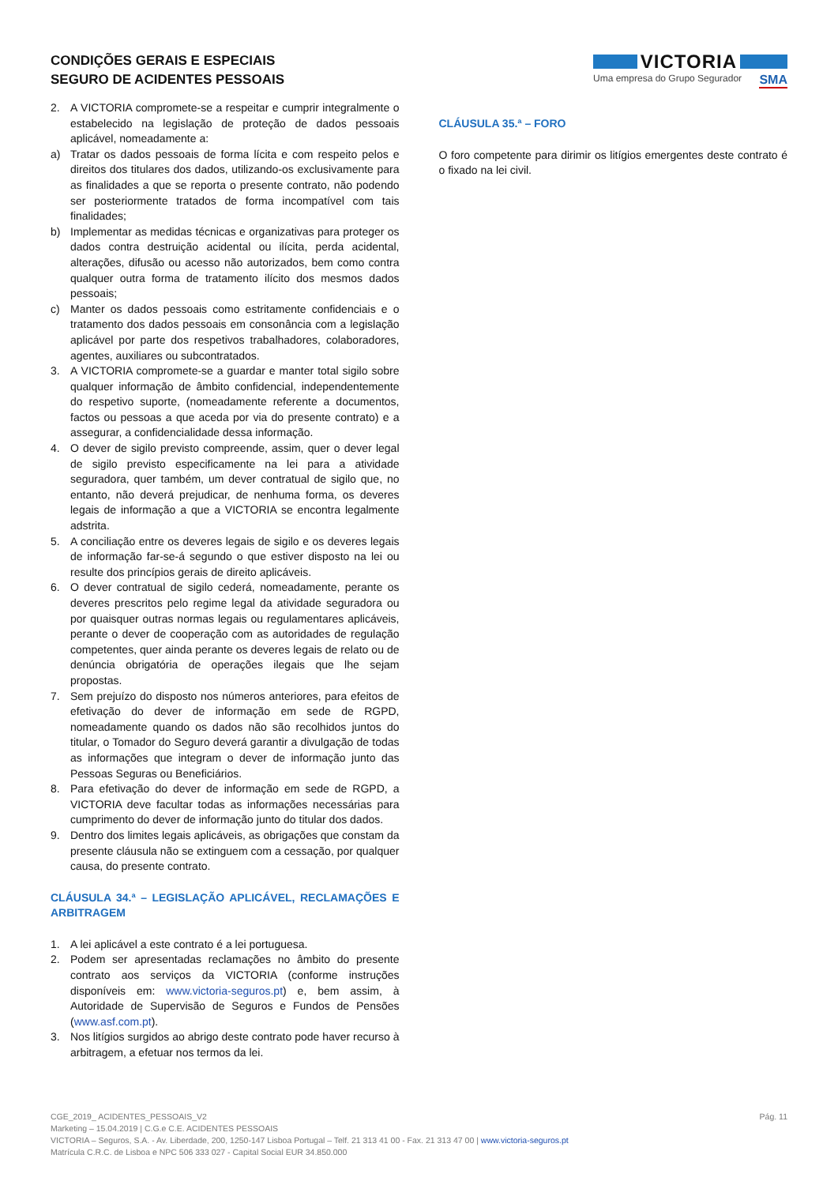CONDIÇÕES GERAIS E ESPECIAIS
SEGURO DE ACIDENTES PESSOAIS
VICTORIA
Uma empresa do Grupo Segurador SMA
2. A VICTORIA compromete-se a respeitar e cumprir integralmente o estabelecido na legislação de proteção de dados pessoais aplicável, nomeadamente a:
a) Tratar os dados pessoais de forma lícita e com respeito pelos e direitos dos titulares dos dados, utilizando-os exclusivamente para as finalidades a que se reporta o presente contrato, não podendo ser posteriormente tratados de forma incompatível com tais finalidades;
b) Implementar as medidas técnicas e organizativas para proteger os dados contra destruição acidental ou ilícita, perda acidental, alterações, difusão ou acesso não autorizados, bem como contra qualquer outra forma de tratamento ilícito dos mesmos dados pessoais;
c) Manter os dados pessoais como estritamente confidenciais e o tratamento dos dados pessoais em consonância com a legislação aplicável por parte dos respetivos trabalhadores, colaboradores, agentes, auxiliares ou subcontratados.
3. A VICTORIA compromete-se a guardar e manter total sigilo sobre qualquer informação de âmbito confidencial, independentemente do respetivo suporte, (nomeadamente referente a documentos, factos ou pessoas a que aceda por via do presente contrato) e a assegurar, a confidencialidade dessa informação.
4. O dever de sigilo previsto compreende, assim, quer o dever legal de sigilo previsto especificamente na lei para a atividade seguradora, quer também, um dever contratual de sigilo que, no entanto, não deverá prejudicar, de nenhuma forma, os deveres legais de informação a que a VICTORIA se encontra legalmente adstrita.
5. A conciliação entre os deveres legais de sigilo e os deveres legais de informação far-se-á segundo o que estiver disposto na lei ou resulte dos princípios gerais de direito aplicáveis.
6. O dever contratual de sigilo cederá, nomeadamente, perante os deveres prescritos pelo regime legal da atividade seguradora ou por quaisquer outras normas legais ou regulamentares aplicáveis, perante o dever de cooperação com as autoridades de regulação competentes, quer ainda perante os deveres legais de relato ou de denúncia obrigatória de operações ilegais que lhe sejam propostas.
7. Sem prejuízo do disposto nos números anteriores, para efeitos de efetivação do dever de informação em sede de RGPD, nomeadamente quando os dados não são recolhidos juntos do titular, o Tomador do Seguro deverá garantir a divulgação de todas as informações que integram o dever de informação junto das Pessoas Seguras ou Beneficiários.
8. Para efetivação do dever de informação em sede de RGPD, a VICTORIA deve facultar todas as informações necessárias para cumprimento do dever de informação junto do titular dos dados.
9. Dentro dos limites legais aplicáveis, as obrigações que constam da presente cláusula não se extinguem com a cessação, por qualquer causa, do presente contrato.
CLÁUSULA 34.ª – LEGISLAÇÃO APLICÁVEL, RECLAMAÇÕES E ARBITRAGEM
1. A lei aplicável a este contrato é a lei portuguesa.
2. Podem ser apresentadas reclamações no âmbito do presente contrato aos serviços da VICTORIA (conforme instruções disponíveis em: www.victoria-seguros.pt) e, bem assim, à Autoridade de Supervisão de Seguros e Fundos de Pensões (www.asf.com.pt).
3. Nos litígios surgidos ao abrigo deste contrato pode haver recurso à arbitragem, a efetuar nos termos da lei.
CLÁUSULA 35.ª – FORO
O foro competente para dirimir os litígios emergentes deste contrato é o fixado na lei civil.
Pág. 11 CGE_2019_ ACIDENTES_PESSOAIS_V2
Marketing – 15.04.2019 | C.G.e C.E. ACIDENTES PESSOAIS
VICTORIA – Seguros, S.A. - Av. Liberdade, 200, 1250-147 Lisboa Portugal – Telf. 21 313 41 00 - Fax. 21 313 47 00 | www.victoria-seguros.pt
Matrícula C.R.C. de Lisboa e NPC 506 333 027 - Capital Social EUR 34.850.000